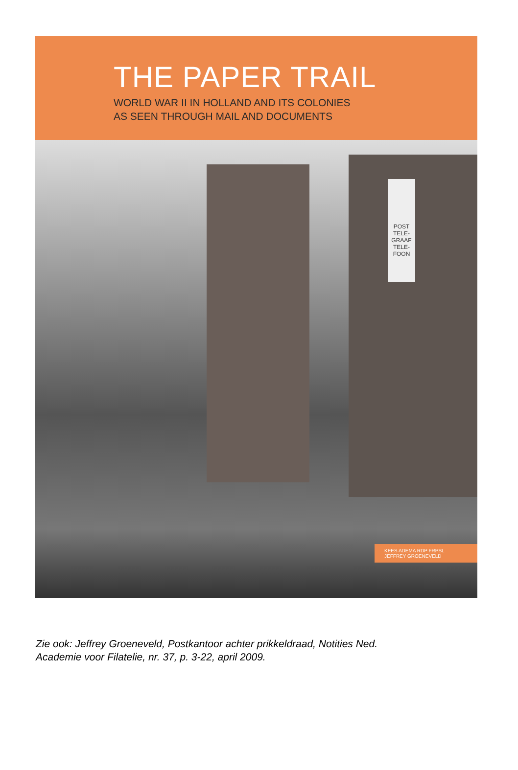THE PAPER TRAIL
WORLD WAR II IN HOLLAND AND ITS COLONIES
AS SEEN THROUGH MAIL AND DOCUMENTS
POST
TELE-
GRAAF
TELE-
FOON
KEES ADEMA RDP FRPSL
JEFFREY GROENEVELD
Zie ook: Jeffrey Groeneveld, Postkantoor achter prikkeldraad, Notities Ned.
Academie voor Filatelie, nr. 37, p. 3-22, april 2009.